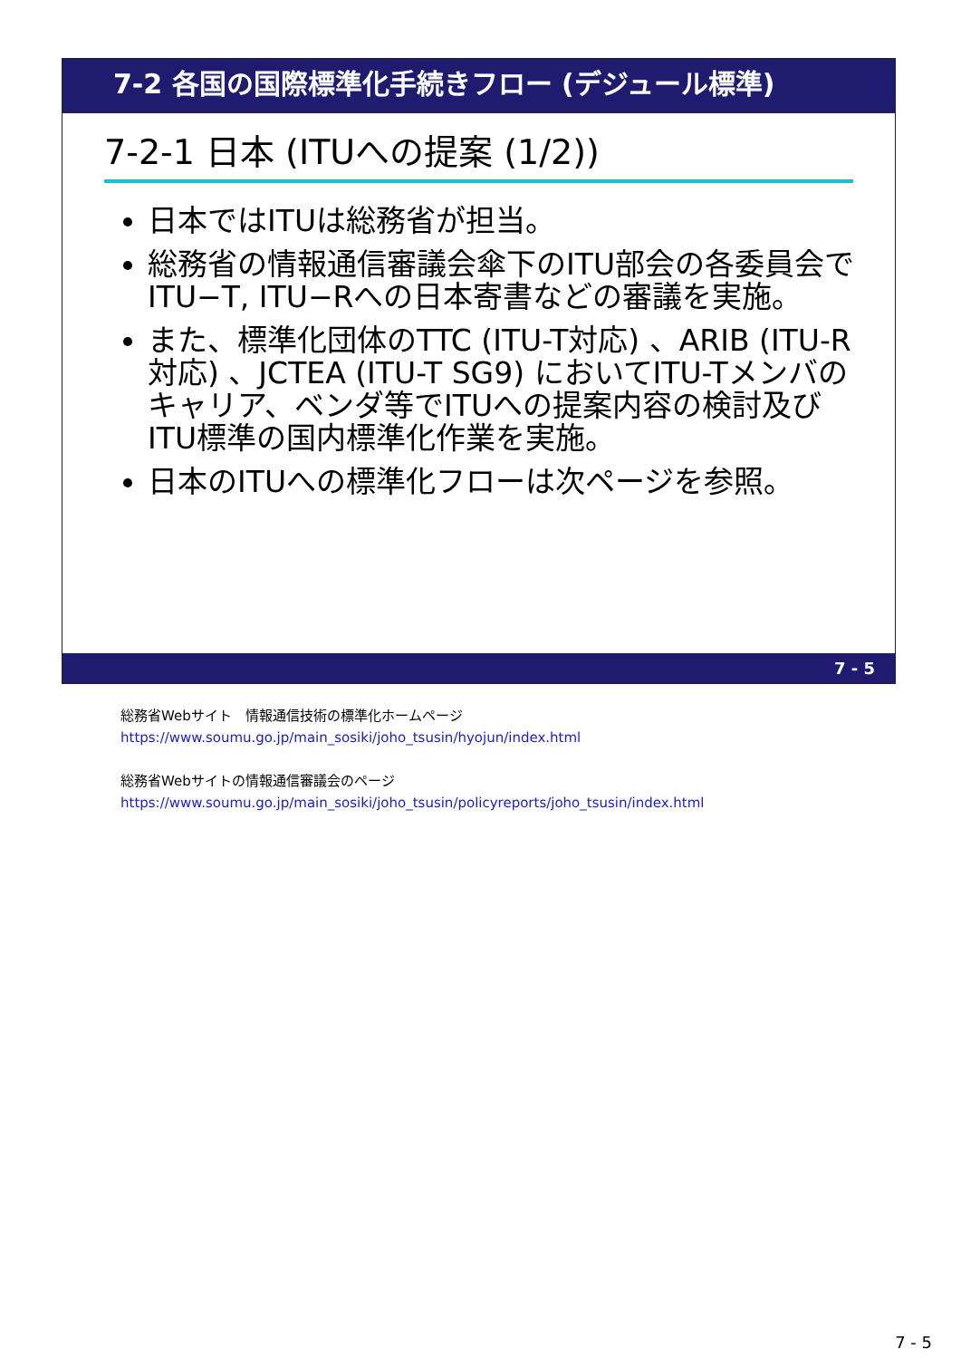7-2 各国の国際標準化手続きフロー (デジュール標準)
7-2-1 日本 (ITUへの提案 (1/2))
日本ではITUは総務省が担当。
総務省の情報通信審議会傘下のITU部会の各委員会でITU−T, ITU−Rへの日本寄書などの審議を実施。
また、標準化団体のTTC (ITU-T対応) 、ARIB (ITU-R対応) 、JCTEA (ITU-T SG9) においてITU-Tメンバのキャリア、ベンダ等でITUへの提案内容の検討及びITU標準の国内標準化作業を実施。
日本のITUへの標準化フローは次ページを参照。
7 - 5
総務省Webサイト　情報通信技術の標準化ホームページ
https://www.soumu.go.jp/main_sosiki/joho_tsusin/hyojun/index.html
総務省Webサイトの情報通信審議会のページ
https://www.soumu.go.jp/main_sosiki/joho_tsusin/policyreports/joho_tsusin/index.html
7 - 5